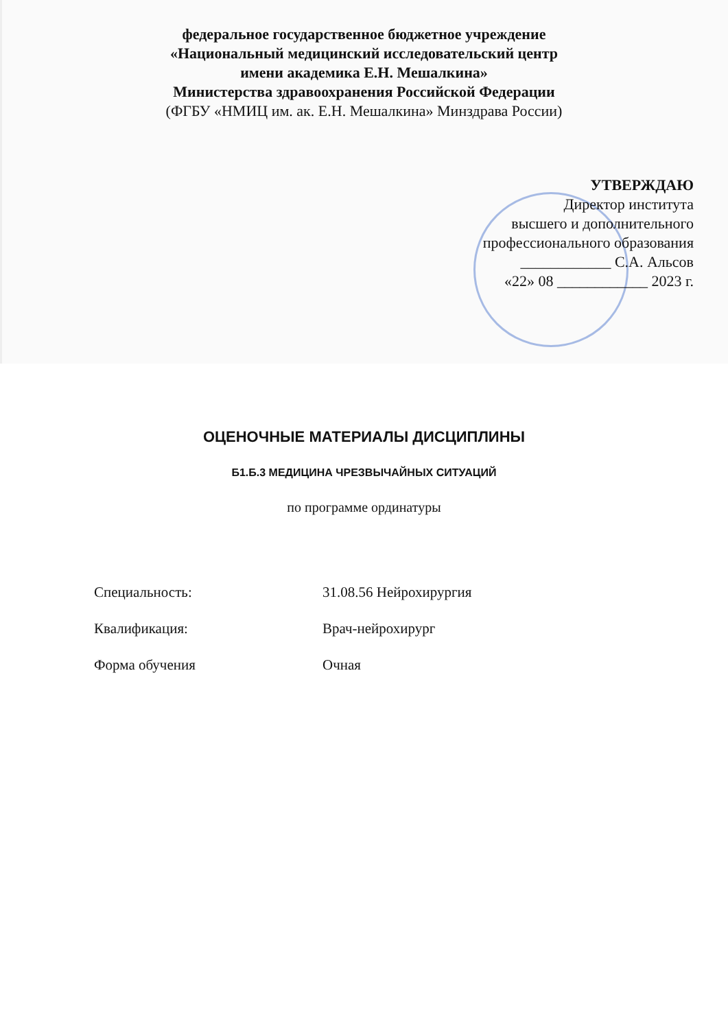федеральное государственное бюджетное учреждение
«Национальный медицинский исследовательский центр
имени академика Е.Н. Мешалкина»
Министерства здравоохранения Российской Федерации
(ФГБУ «НМИЦ им. ак. Е.Н. Мешалкина» Минздрава России)
УТВЕРЖДАЮ
Директор института
высшего и дополнительного
профессионального образования
____________ С.А. Альсов
«22» 08 ____________ 2023 г.
ОЦЕНОЧНЫЕ МАТЕРИАЛЫ ДИСЦИПЛИНЫ
Б1.Б.3 МЕДИЦИНА ЧРЕЗВЫЧАЙНЫХ СИТУАЦИЙ
по программе ординатуры
Специальность: 31.08.56 Нейрохирургия
Квалификация: Врач-нейрохирург
Форма обучения Очная